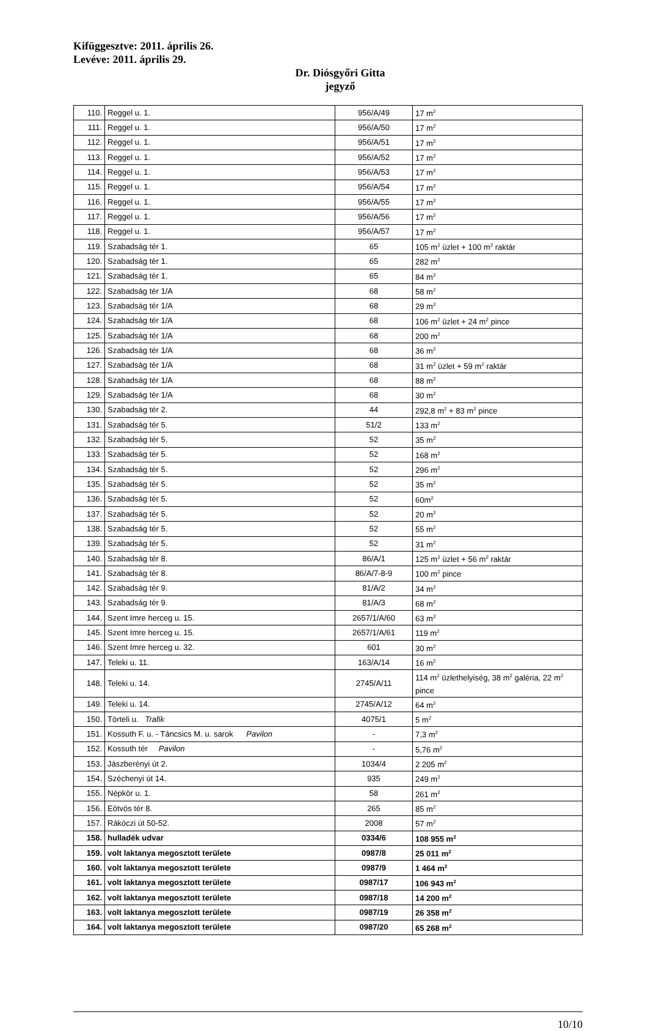Kifüggesztve: 2011. április 26.
Levéve: 2011. április 29.
Dr. Diósgyőri Gitta
jegyző
| 110. | Reggel u. 1. | 956/A/49 | 17 m<sup>2</sup> |
| 111. | Reggel u. 1. | 956/A/50 | 17 m<sup>2</sup> |
| 112. | Reggel u. 1. | 956/A/51 | 17 m<sup>2</sup> |
| 113. | Reggel u. 1. | 956/A/52 | 17 m<sup>2</sup> |
| 114. | Reggel u. 1. | 956/A/53 | 17 m<sup>2</sup> |
| 115. | Reggel u. 1. | 956/A/54 | 17 m<sup>2</sup> |
| 116. | Reggel u. 1. | 956/A/55 | 17 m<sup>2</sup> |
| 117. | Reggel u. 1. | 956/A/56 | 17 m<sup>2</sup> |
| 118. | Reggel u. 1. | 956/A/57 | 17 m<sup>2</sup> |
| 119. | Szabadság tér 1. | 65 | 105 m<sup>2</sup> üzlet + 100 m<sup>2</sup> raktár |
| 120. | Szabadság tér 1. | 65 | 282 m<sup>2</sup> |
| 121. | Szabadság tér 1. | 65 | 84 m<sup>2</sup> |
| 122. | Szabadság tér 1/A | 68 | 58 m<sup>2</sup> |
| 123. | Szabadság tér 1/A | 68 | 29 m<sup>2</sup> |
| 124. | Szabadság tér 1/A | 68 | 106 m<sup>2</sup> üzlet + 24 m<sup>2</sup> pince |
| 125. | Szabadság tér 1/A | 68 | 200 m<sup>2</sup> |
| 126. | Szabadság tér 1/A | 68 | 36 m<sup>2</sup> |
| 127. | Szabadság tér 1/A | 68 | 31 m<sup>2</sup> üzlet + 59 m<sup>2</sup> raktár |
| 128. | Szabadság tér 1/A | 68 | 88 m<sup>2</sup> |
| 129. | Szabadság tér 1/A | 68 | 30 m<sup>2</sup> |
| 130. | Szabadság tér 2. | 44 | 292,8 m<sup>2</sup> + 83 m<sup>2</sup> pince |
| 131. | Szabadság tér 5. | 51/2 | 133 m<sup>2</sup> |
| 132. | Szabadság tér 5. | 52 | 35 m<sup>2</sup> |
| 133. | Szabadság tér 5. | 52 | 168 m<sup>2</sup> |
| 134. | Szabadság tér 5. | 52 | 296 m<sup>2</sup> |
| 135. | Szabadság tér 5. | 52 | 35 m<sup>2</sup> |
| 136. | Szabadság tér 5. | 52 | 60m<sup>2</sup> |
| 137. | Szabadság tér 5. | 52 | 20 m<sup>2</sup> |
| 138. | Szabadság tér 5. | 52 | 55 m<sup>2</sup> |
| 139. | Szabadság tér 5. | 52 | 31 m<sup>2</sup> |
| 140. | Szabadság tér 8. | 86/A/1 | 125 m<sup>2</sup> üzlet + 56 m<sup>2</sup> raktár |
| 141. | Szabadság tér 8. | 86/A/7-8-9 | 100 m<sup>2</sup> pince |
| 142. | Szabadság tér 9. | 81/A/2 | 34 m<sup>2</sup> |
| 143. | Szabadság tér 9. | 81/A/3 | 68 m<sup>2</sup> |
| 144. | Szent Imre herceg u. 15. | 2657/1/A/60 | 63 m<sup>2</sup> |
| 145. | Szent Imre herceg u. 15. | 2657/1/A/61 | 119 m<sup>2</sup> |
| 146. | Szent Imre herceg u. 32. | 601 | 30 m<sup>2</sup> |
| 147. | Teleki u. 11. | 163/A/14 | 16 m<sup>2</sup> |
| 148. | Teleki u. 14. | 2745/A/11 | 114 m<sup>2</sup> üzlethelyiség, 38 m<sup>2</sup> galéria, 22 m<sup>2</sup> pince |
| 149. | Teleki u. 14. | 2745/A/12 | 64 m<sup>2</sup> |
| 150. | Törteli u. Trafik | 4075/1 | 5 m<sup>2</sup> |
| 151. | Kossuth F. u. - Táncsics M. u. sarok Pavilon | - | 7,3 m<sup>2</sup> |
| 152. | Kossuth tér Pavilon | - | 5,76 m<sup>2</sup> |
| 153. | Jászberényi út 2. | 1034/4 | 2 205 m<sup>2</sup> |
| 154. | Széchenyi út 14. | 935 | 249 m<sup>2</sup> |
| 155. | Népkör u. 1. | 58 | 261 m<sup>2</sup> |
| 156. | Eötvös tér 8. | 265 | 85 m<sup>2</sup> |
| 157. | Rákóczi út 50-52. | 2008 | 57 m<sup>2</sup> |
| 158. | hulladék udvar | 0334/6 | 108 955 m<sup>2</sup> |
| 159. | volt laktanya megosztott területe | 0987/8 | 25 011 m<sup>2</sup> |
| 160. | volt laktanya megosztott területe | 0987/9 | 1 464 m<sup>2</sup> |
| 161. | volt laktanya megosztott területe | 0987/17 | 106 943 m<sup>2</sup> |
| 162. | volt laktanya megosztott területe | 0987/18 | 14 200 m<sup>2</sup> |
| 163. | volt laktanya megosztott területe | 0987/19 | 26 358 m<sup>2</sup> |
| 164. | volt laktanya megosztott területe | 0987/20 | 65 268 m<sup>2</sup> |
10/10